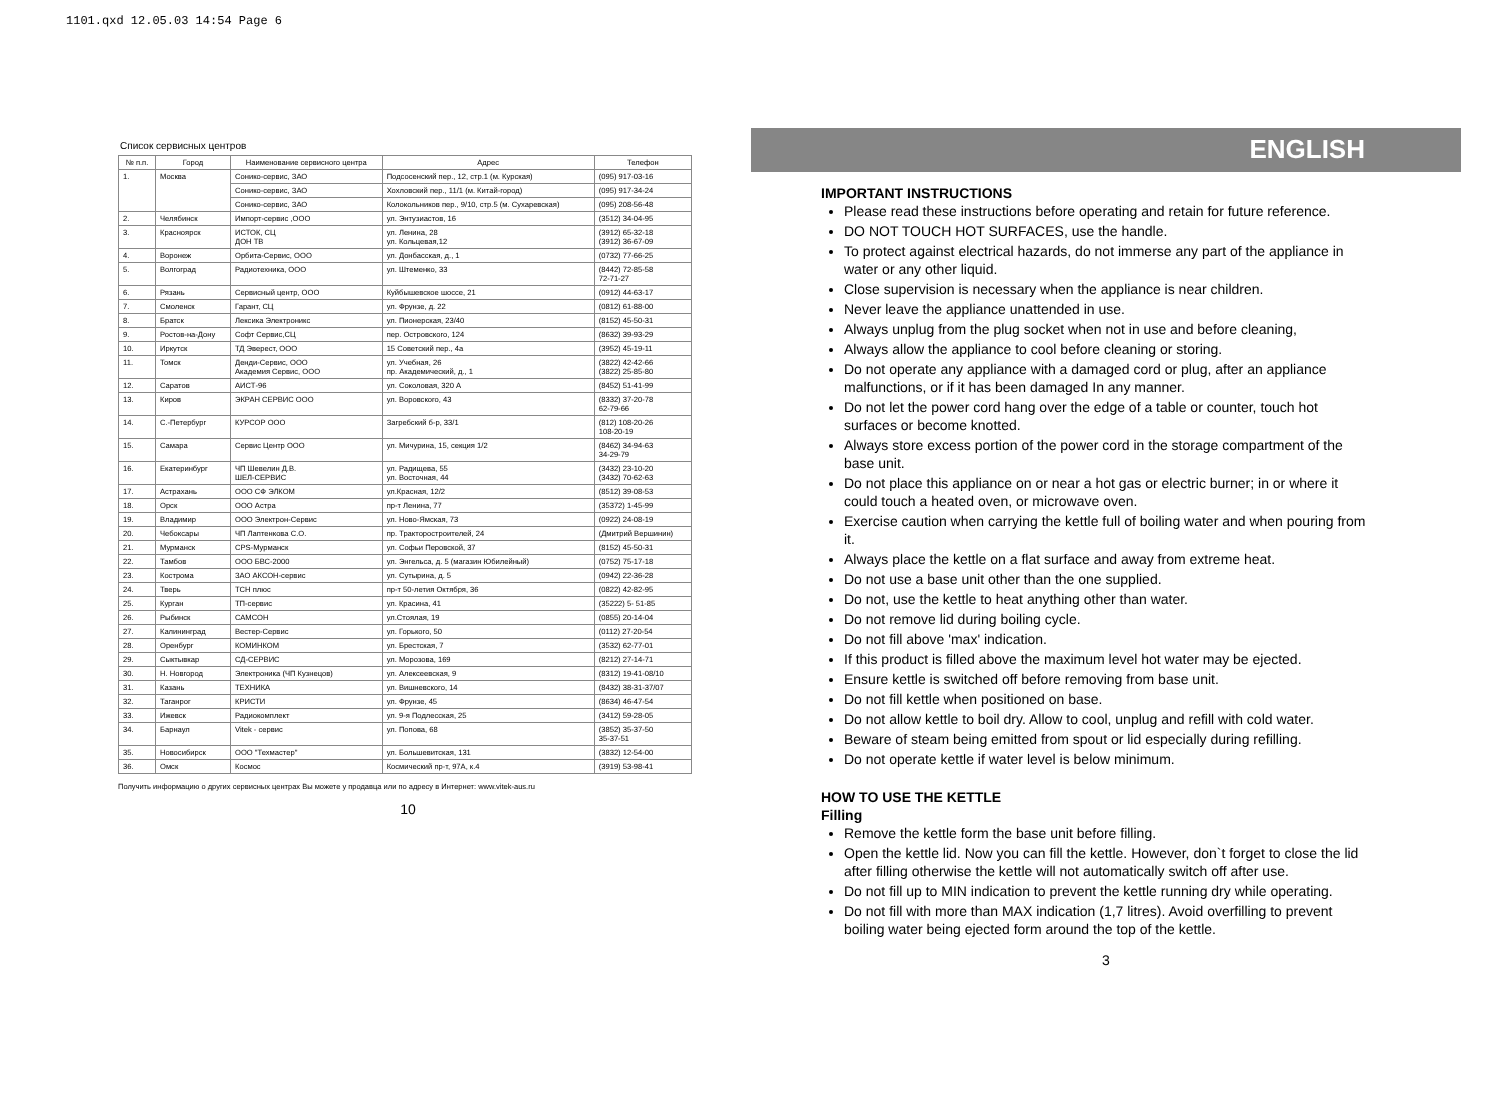1101.qxd 12.05.03 14:54 Page 6
Список сервисных центров
| № п.п. | Город | Наименование сервисного центра | Адрес | Телефон |
| --- | --- | --- | --- | --- |
| 1. | Москва | Сонико-сервис, ЗАО | Подсосенский пер., 12, стр.1 (м. Курская) | (095) 917-03-16 |
| | | Сонико-сервис, ЗАО | Хохловский пер., 11/1 (м. Китай-город) | (095) 917-34-24 |
| | | Сонико-сервис, ЗАО | Колокольников пер., 9/10, стр.5 (м. Сухаревская) | (095) 208-56-48 |
| 2. | Челябинск | Импорт-сервис ,ООО | ул. Энтузиастов, 16 | (3512) 34-04-95 |
| 3. | Красноярск | ИСТОК, СЦ ДОН ТВ | ул. Ленина, 28 ул. Кольцевая,12 | (3912) 65-32-18 (3912) 36-67-09 |
| 4. | Воронеж | Орбита-Сервис, ООО | ул. Донбасская, д., 1 | (0732) 77-66-25 |
| 5. | Волгоград | Радиотехника, ООО | ул. Штеменко, 33 | (8442) 72-85-58 72-71-27 |
| 6. | Рязань | Сервисный центр, ООО | Куйбышевское шоссе, 21 | (0912) 44-63-17 |
| 7. | Смоленск | Гарант, СЦ | ул. Фрунзе, д. 22 | (0812) 61-88-00 |
| 8. | Братск | Лексика Электроникс | ул. Пионерская, 23/40 | (8152) 45-50-31 |
| 9. | Ростов-на-Дону | Софт Сервис,СЦ | пер. Островского, 124 | (8632) 39-93-29 |
| 10. | Иркутск | ТД Эверест, ООО | 15 Советский пер., 4а | (3952) 45-19-11 |
| 11. | Томск | Денди-Сервис, ООО Академия Сервис, ООО | ул. Учебная, 26 пр. Академический, д., 1 | (3822) 42-42-66 (3822) 25-85-80 |
| 12. | Саратов | АИСТ-96 | ул. Соколовая, 320 А | (8452) 51-41-99 |
| 13. | Киров | ЭКРАН СЕРВИС ООО | ул. Воровского, 43 | (8332) 37-20-78 62-79-66 |
| 14. | С.-Петербург | КУРСОР ООО | Загребский б-р, 33/1 | (812) 108-20-26 108-20-19 |
| 15. | Самара | Сервис Центр ООО | ул. Мичурина, 15, секция 1/2 | (8462) 34-94-63 34-29-79 |
| 16. | Екатеринбург | ЧП Шевелин Д.В. ШЕЛ-СЕРВИС | ул. Радищева, 55 ул. Восточная, 44 | (3432) 23-10-20 (3432) 70-62-63 |
| 17. | Астрахань | ООО СФ ЭЛКОМ | ул.Красная, 12/2 | (8512) 39-08-53 |
| 18. | Орск | ООО Астра | пр-т Ленина, 77 | (35372) 1-45-99 |
| 19. | Владимир | ООО Электрон-Сервис | ул. Ново-Ямская, 73 | (0922) 24-08-19 |
| 20. | Чебоксары | ЧП Лаптенкова С.О. | пр. Тракторостроителей, 24 | (Дмитрий Вершинин) |
| 21. | Мурманск | CPS-Мурманск | ул. Софьи Перовской, 37 | (8152) 45-50-31 |
| 22. | Тамбов | ООО БВС-2000 | ул. Энгельса, д. 5 (магазин Юбилейный) | (0752) 75-17-18 |
| 23. | Кострома | ЗАО АКСОН-сервис | ул. Сутырина, д. 5 | (0942) 22-36-28 |
| 24. | Тверь | ТСН плюс | пр-т 50-летия Октября, 36 | (0822) 42-82-95 |
| 25. | Курган | ТП-сервис | ул. Красина, 41 | (35222) 5- 51-85 |
| 26. | Рыбинск | САМСОН | ул.Стоялая, 19 | (0855) 20-14-04 |
| 27. | Калининград | Вестер-Сервис | ул. Горького, 50 | (0112) 27-20-54 |
| 28. | Оренбург | КОМИНКОМ | ул. Брестская, 7 | (3532) 62-77-01 |
| 29. | Сыктывкар | СД-СЕРВИС | ул. Морозова, 169 | (8212) 27-14-71 |
| 30. | Н. Новгород | Электроника (ЧП Кузнецов) | ул. Алексеевская, 9 | (8312) 19-41-08/10 |
| 31. | Казань | ТЕХНИКА | ул. Вишневского, 14 | (8432) 38-31-37/07 |
| 32. | Таганрог | КРИСТИ | ул. Фрунзе, 45 | (8634) 46-47-54 |
| 33. | Ижевск | Радиокомплект | ул. 9-я Подлесская, 25 | (3412) 59-28-05 |
| 34. | Барнаул | Vitek - сервис | ул. Попова, 68 | (3852) 35-37-50 35-37-51 |
| 35. | Новосибирск | ООО "Техмастер" | ул. Большевитская, 131 | (3832) 12-54-00 |
| 36. | Омск | Космос | Космический пр-т, 97А, к.4 | (3919) 53-98-41 |
Получить информацию о других сервисных центрах Вы можете у продавца или по адресу в Интернет: www.vitek-aus.ru
10
ENGLISH
IMPORTANT INSTRUCTIONS
Please read these instructions before operating and retain for future reference.
DO NOT TOUCH HOT SURFACES, use the handle.
To protect against electrical hazards, do not immerse any part of the appliance in water or any other liquid.
Close supervision is necessary when the appliance is near children.
Never leave the appliance unattended in use.
Always unplug from the plug socket when not in use and before cleaning,
Always allow the appliance to cool before cleaning or storing.
Do not operate any appliance with a damaged cord or plug, after an appliance malfunctions, or if it has been damaged In any manner.
Do not let the power cord hang over the edge of a table or counter, touch hot surfaces or become knotted.
Always store excess portion of the power cord in the storage compartment of the base unit.
Do not place this appliance on or near a hot gas or electric burner; in or where it could touch a heated oven, or microwave oven.
Exercise caution when carrying the kettle full of boiling water and when pouring from it.
Always place the kettle on a flat surface and away from extreme heat.
Do not use a base unit other than the one supplied.
Do not, use the kettle to heat anything other than water.
Do not remove lid during boiling cycle.
Do not fill above 'max' indication.
If this product is filled above the maximum level hot water may be ejected.
Ensure kettle is switched off before removing from base unit.
Do not fill kettle when positioned on base.
Do not allow kettle to boil dry. Allow to cool, unplug and refill with cold water.
Beware of steam being emitted from spout or lid especially during refilling.
Do not operate kettle if water level is below minimum.
HOW TO USE THE KETTLE
Filling
Remove the kettle form the base unit before filling.
Open the kettle lid. Now you can fill the kettle. However, don`t forget to close the lid after filling otherwise the kettle will not automatically switch off after use.
Do not fill up to MIN indication to prevent the kettle running dry while operating.
Do not fill with more than MAX indication (1,7 litres). Avoid overfilling to prevent boiling water being ejected form around the top of the kettle.
3